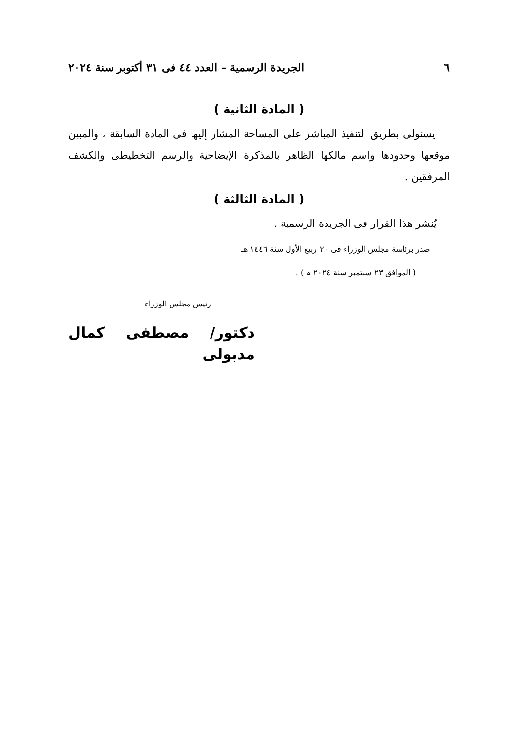٦ الجريدة الرسمية – العدد ٤٤ فى ٣١ أكتوبر سنة ٢٠٢٤
( المادة الثانية )
يستولى بطريق التنفيذ المباشر على المساحة المشار إليها فى المادة السابقة ، والمبين موقعها وحدودها واسم مالكها الظاهر بالمذكرة الإيضاحية والرسم التخطيطى والكشف المرفقين .
( المادة الثالثة )
يُنشر هذا القرار فى الجريدة الرسمية .
صدر برئاسة مجلس الوزراء فى ٢٠ ربيع الأول سنة ١٤٤٦ هـ
( الموافق ٢٣ سبتمبر سنة ٢٠٢٤ م ) .
رئيس مجلس الوزراء
دكتور/ مصطفى كمال مدبولى